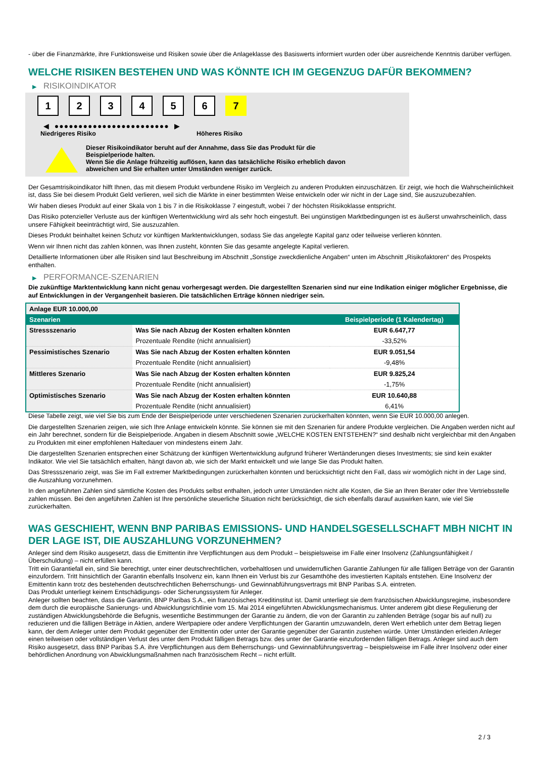- über die Finanzmärkte, ihre Funktionsweise und Risiken sowie über die Anlageklasse des Basiswerts informiert wurden oder über ausreichende Kenntnis darüber verfügen.
WELCHE RISIKEN BESTEHEN UND WAS KÖNNTE ICH IM GEGENZUG DAFÜR BEKOMMEN?
▶ RISIKOINDIKATOR
1 2 3 4 5 6 7
◀ ●●●●●●●●●●●●●●●●●●●●●●●● ▶
Niedrigeres Risiko Höheres Risiko
Dieser Risikoindikator beruht auf der Annahme, dass Sie das Produkt für die
Beispielperiode halten.
Wenn Sie die Anlage frühzeitig auflösen, kann das tatsächliche Risiko erheblich davon
abweichen und Sie erhalten unter Umständen weniger zurück.
Der Gesamtrisikoindikator hilft Ihnen, das mit diesem Produkt verbundene Risiko im Vergleich zu anderen Produkten einzuschätzen. Er zeigt, wie hoch die Wahrscheinlichkeit ist, dass Sie bei diesem Produkt Geld verlieren, weil sich die Märkte in einer bestimmten Weise entwickeln oder wir nicht in der Lage sind, Sie auszuzubezahlen.
Wir haben dieses Produkt auf einer Skala von 1 bis 7 in die Risikoklasse 7 eingestuft, wobei 7 der höchsten Risikoklasse entspricht.
Das Risiko potenzieller Verluste aus der künftigen Wertentwicklung wird als sehr hoch eingestuft. Bei ungünstigen Marktbedingungen ist es äußerst unwahrscheinlich, dass unsere Fähigkeit beeinträchtigt wird, Sie auszuzahlen.
Dieses Produkt beinhaltet keinen Schutz vor künftigen Marktentwicklungen, sodass Sie das angelegte Kapital ganz oder teilweise verlieren könnten.
Wenn wir Ihnen nicht das zahlen können, was Ihnen zusteht, könnten Sie das gesamte angelegte Kapital verlieren.
Detaillierte Informationen über alle Risiken sind laut Beschreibung im Abschnitt „Sonstige zweckdienliche Angaben“ unten im Abschnitt „Risikofaktoren“ des Prospekts enthalten.
▶ PERFORMANCE-SZENARIEN
Die zukünftige Marktentwicklung kann nicht genau vorhergesagt werden. Die dargestellten Szenarien sind nur eine Indikation einiger möglicher Ergebnisse, die auf Entwicklungen in der Vergangenheit basieren. Die tatsächlichen Erträge können niedriger sein.
| Anlage EUR 10.000,00 | | |
| Szenarien | | Beispielperiode (1 Kalendertag) |
| Stressszenario | Was Sie nach Abzug der Kosten erhalten könnten | EUR 6.647,77 |
| | Prozentuale Rendite (nicht annualisiert) | -33,52% |
| Pessimistisches Szenario | Was Sie nach Abzug der Kosten erhalten könnten | EUR 9.051,54 |
| | Prozentuale Rendite (nicht annualisiert) | -9,48% |
| Mittleres Szenario | Was Sie nach Abzug der Kosten erhalten könnten | EUR 9.825,24 |
| | Prozentuale Rendite (nicht annualisiert) | -1,75% |
| Optimistisches Szenario | Was Sie nach Abzug der Kosten erhalten könnten | EUR 10.640,88 |
| | Prozentuale Rendite (nicht annualisiert) | 6,41% |
Diese Tabelle zeigt, wie viel Sie bis zum Ende der Beispielperiode unter verschiedenen Szenarien zurückerhalten könnten, wenn Sie EUR 10.000,00 anlegen.
Die dargestellten Szenarien zeigen, wie sich Ihre Anlage entwickeln könnte. Sie können sie mit den Szenarien für andere Produkte vergleichen. Die Angaben werden nicht auf ein Jahr berechnet, sondern für die Beispielperiode. Angaben in diesem Abschnitt sowie „WELCHE KOSTEN ENTSTEHEN?“ sind deshalb nicht vergleichbar mit den Angaben zu Produkten mit einer empfohlenen Haltedauer von mindestens einem Jahr.
Die dargestellten Szenarien entsprechen einer Schätzung der künftigen Wertentwicklung aufgrund früherer Wertänderungen dieses Investments; sie sind kein exakter Indikator. Wie viel Sie tatsächlich erhalten, hängt davon ab, wie sich der Markt entwickelt und wie lange Sie das Produkt halten.
Das Stressszenario zeigt, was Sie im Fall extremer Marktbedingungen zurückerhalten könnten und berücksichtigt nicht den Fall, dass wir womöglich nicht in der Lage sind, die Auszahlung vorzunehmen.
In den angeführten Zahlen sind sämtliche Kosten des Produkts selbst enthalten, jedoch unter Umständen nicht alle Kosten, die Sie an Ihren Berater oder Ihre Vertriebsstelle zahlen müssen. Bei den angeführten Zahlen ist Ihre persönliche steuerliche Situation nicht berücksichtigt, die sich ebenfalls darauf auswirken kann, wie viel Sie zurückerhalten.
WAS GESCHIEHT, WENN BNP PARIBAS EMISSIONS- UND HANDELSGESELLSCHAFT MBH NICHT IN DER LAGE IST, DIE AUSZAHLUNG VORZUNEHMEN?
Anleger sind dem Risiko ausgesetzt, dass die Emittentin ihre Verpflichtungen aus dem Produkt – beispielsweise im Falle einer Insolvenz (Zahlungsunfähigkeit / Überschuldung) – nicht erfüllen kann.
Tritt ein Garantiefall ein, sind Sie berechtigt, unter einer deutschrechtlichen, vorbehaltlosen und unwiderruflichen Garantie Zahlungen für alle fälligen Beträge von der Garantin einzufordern. Tritt hinsichtlich der Garantin ebenfalls Insolvenz ein, kann Ihnen ein Verlust bis zur Gesamthöhe des investierten Kapitals entstehen. Eine Insolvenz der Emittentin kann trotz des bestehenden deutschrechtlichen Beherrschungs- und Gewinnabführungsvertrags mit BNP Paribas S.A. eintreten.
Das Produkt unterliegt keinem Entschädigungs- oder Sicherungssystem für Anleger.
Anleger sollten beachten, dass die Garantin, BNP Paribas S.A., ein französisches Kreditinstitut ist. Damit unterliegt sie dem französischen Abwicklungsregime, insbesondere dem durch die europäische Sanierungs- und Abwicklungsrichtlinie vom 15. Mai 2014 eingeführten Abwicklungsmechanismus. Unter anderem gibt diese Regulierung der zuständigen Abwicklungsbehörde die Befugnis, wesentliche Bestimmungen der Garantie zu ändern, die von der Garantin zu zahlenden Beträge (sogar bis auf null) zu reduzieren und die fälligen Beträge in Aktien, andere Wertpapiere oder andere Verpflichtungen der Garantin umzuwandeln, deren Wert erheblich unter dem Betrag liegen kann, der dem Anleger unter dem Produkt gegenüber der Emittentin oder unter der Garantie gegenüber der Garantin zustehen würde. Unter Umständen erleiden Anleger einen teilweisen oder vollständigen Verlust des unter dem Produkt fälligen Betrags bzw. des unter der Garantie einzufordernden fälligen Betrags. Anleger sind auch dem Risiko ausgesetzt, dass BNP Paribas S.A. ihre Verpflichtungen aus dem Beherrschungs- und Gewinnabführungsvertrag – beispielsweise im Falle ihrer Insolvenz oder einer behördlichen Anordnung von Abwicklungsmaßnahmen nach französischem Recht – nicht erfüllt.
2 / 3